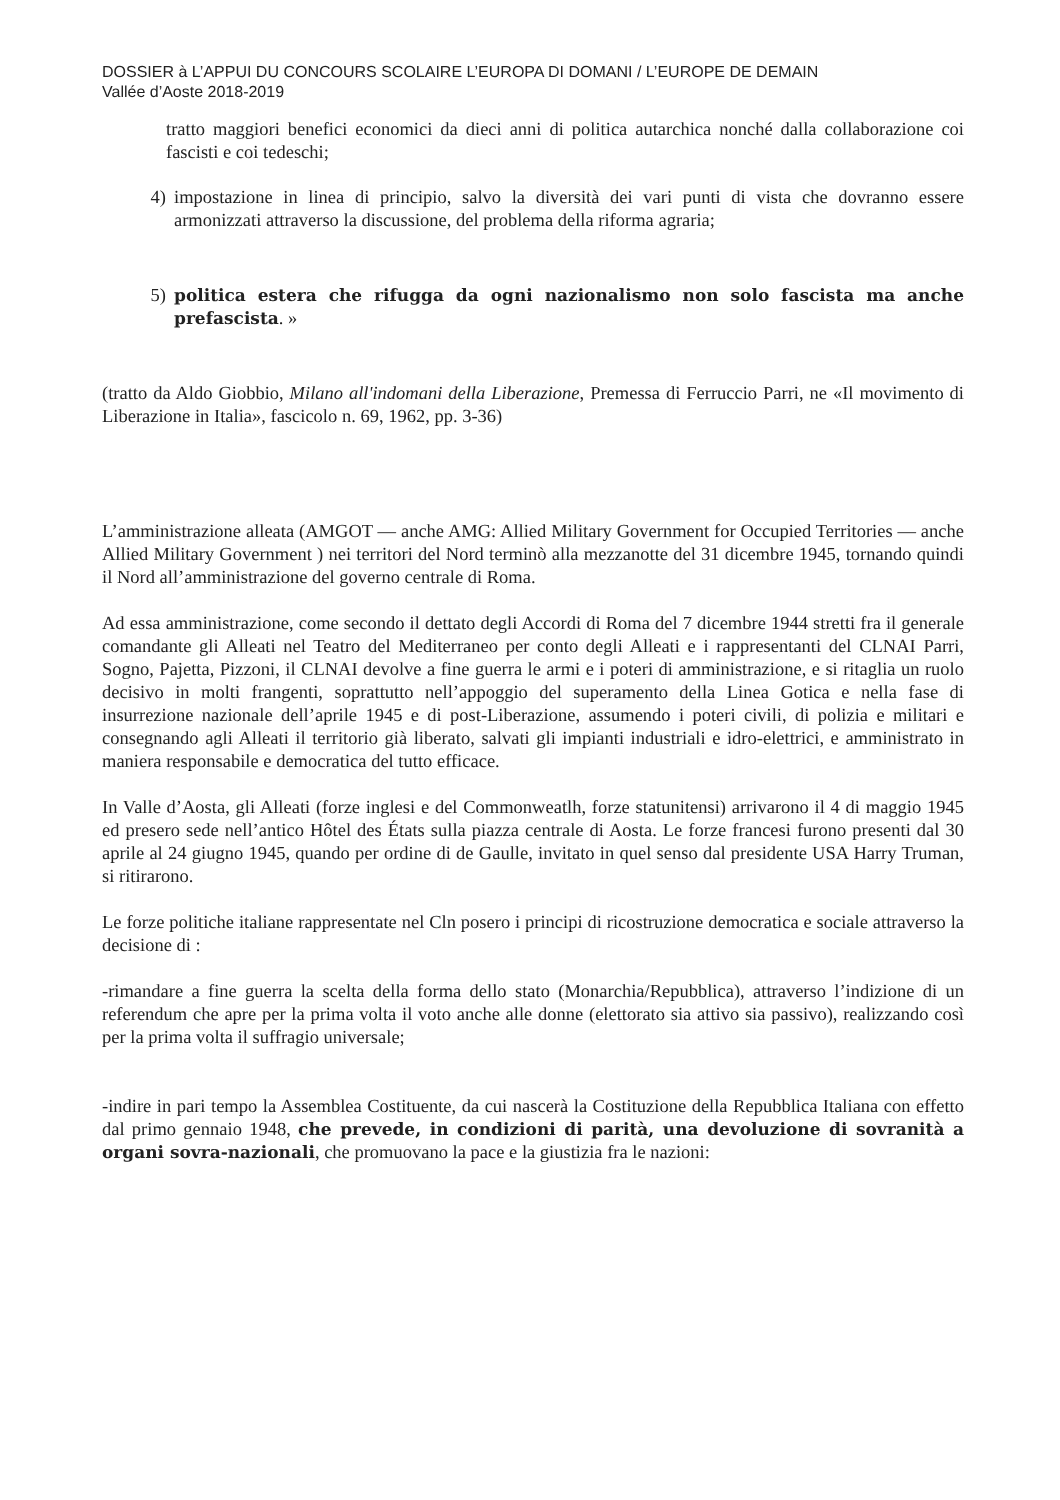DOSSIER à L’APPUI DU CONCOURS SCOLAIRE L’EUROPA DI DOMANI / L’EUROPE DE DEMAIN
Vallée d’Aoste 2018-2019
tratto maggiori benefici economici da dieci anni di politica autarchica nonché dalla collaborazione coi fascisti e coi tedeschi;
4) impostazione in linea di principio, salvo la diversità dei vari punti di vista che dovranno essere armonizzati attraverso la discussione, del problema della riforma agraria;
5) politica estera che rifugga da ogni nazionalismo non solo fascista ma anche prefascista. »
(tratto da Aldo Giobbio, Milano all'indomani della Liberazione, Premessa di Ferruccio Parri, ne «Il movimento di Liberazione in Italia», fascicolo n. 69, 1962, pp. 3-36)
L’amministrazione alleata (AMGOT — anche AMG: Allied Military Government for Occupied Territories — anche Allied Military Government ) nei territori del Nord terminò alla mezzanotte del 31 dicembre 1945, tornando quindi il Nord all’amministrazione del governo centrale di Roma.
Ad essa amministrazione, come secondo il dettato degli Accordi di Roma del 7 dicembre 1944 stretti fra il generale comandante gli Alleati nel Teatro del Mediterraneo per conto degli Alleati e i rappresentanti del CLNAI Parri, Sogno, Pajetta, Pizzoni, il CLNAI devolve a fine guerra le armi e i poteri di amministrazione, e si ritaglia un ruolo decisivo in molti frangenti, soprattutto nell’appoggio del superamento della Linea Gotica e nella fase di insurrezione nazionale dell’aprile 1945 e di post-Liberazione, assumendo i poteri civili, di polizia e militari e consegnando agli Alleati il territorio già liberato, salvati gli impianti industriali e idro-elettrici, e amministrato in maniera responsabile e democratica del tutto efficace.
In Valle d’Aosta, gli Alleati (forze inglesi e del Commonweatlh, forze statunitensi) arrivarono il 4 di maggio 1945 ed presero sede nell’antico Hôtel des États sulla piazza centrale di Aosta. Le forze francesi furono presenti dal 30 aprile al 24 giugno 1945, quando per ordine di de Gaulle, invitato in quel senso dal presidente USA Harry Truman, si ritirarono.
Le forze politiche italiane rappresentate nel Cln posero i principi di ricostruzione democratica e sociale attraverso la decisione di :
-rimandare a fine guerra la scelta della forma dello stato (Monarchia/Repubblica), attraverso l’indizione di un referendum che apre per la prima volta il voto anche alle donne (elettorato sia attivo sia passivo), realizzando così per la prima volta il suffragio universale;
-indire in pari tempo la Assemblea Costituente, da cui nascerà la Costituzione della Repubblica Italiana con effetto dal primo gennaio 1948, che prevede, in condizioni di parità, una devoluzione di sovranità a organi sovra-nazionali, che promuovano la pace e la giustizia fra le nazioni: